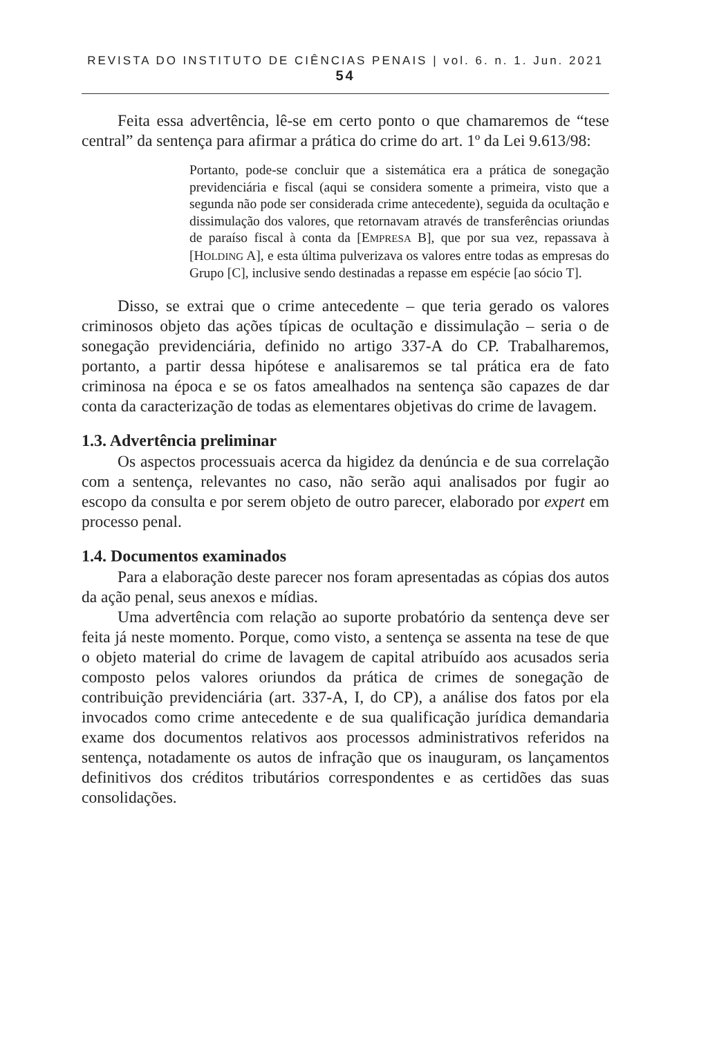REVISTA DO INSTITUTO DE CIÊNCIAS PENAIS | vol. 6. n. 1. Jun. 2021 54
Feita essa advertência, lê-se em certo ponto o que chamaremos de “tese central” da sentença para afirmar a prática do crime do art. 1º da Lei 9.613/98:
Portanto, pode-se concluir que a sistemática era a prática de sonegação previdenciária e fiscal (aqui se considera somente a primeira, visto que a segunda não pode ser considerada crime antecedente), seguida da ocultação e dissimulação dos valores, que retornavam através de transferências oriundas de paraíso fiscal à conta da [EMPRESA B], que por sua vez, repassava à [HOLDING A], e esta última pulverizava os valores entre todas as empresas do Grupo [C], inclusive sendo destinadas a repasse em espécie [ao sócio T].
Disso, se extrai que o crime antecedente – que teria gerado os valores criminosos objeto das ações típicas de ocultação e dissimulação – seria o de sonegação previdenciária, definido no artigo 337-A do CP. Trabalharemos, portanto, a partir dessa hipótese e analisaremos se tal prática era de fato criminosa na época e se os fatos amealhados na sentença são capazes de dar conta da caracterização de todas as elementares objetivas do crime de lavagem.
1.3. Advertência preliminar
Os aspectos processuais acerca da higidez da denúncia e de sua correlação com a sentença, relevantes no caso, não serão aqui analisados por fugir ao escopo da consulta e por serem objeto de outro parecer, elaborado por expert em processo penal.
1.4. Documentos examinados
Para a elaboração deste parecer nos foram apresentadas as cópias dos autos da ação penal, seus anexos e mídias.
Uma advertência com relação ao suporte probatório da sentença deve ser feita já neste momento. Porque, como visto, a sentença se assenta na tese de que o objeto material do crime de lavagem de capital atribuído aos acusados seria composto pelos valores oriundos da prática de crimes de sonegação de contribuição previdenciária (art. 337-A, I, do CP), a análise dos fatos por ela invocados como crime antecedente e de sua qualificação jurídica demandaria exame dos documentos relativos aos processos administrativos referidos na sentença, notadamente os autos de infração que os inauguram, os lançamentos definitivos dos créditos tributários correspondentes e as certidões das suas consolidações.